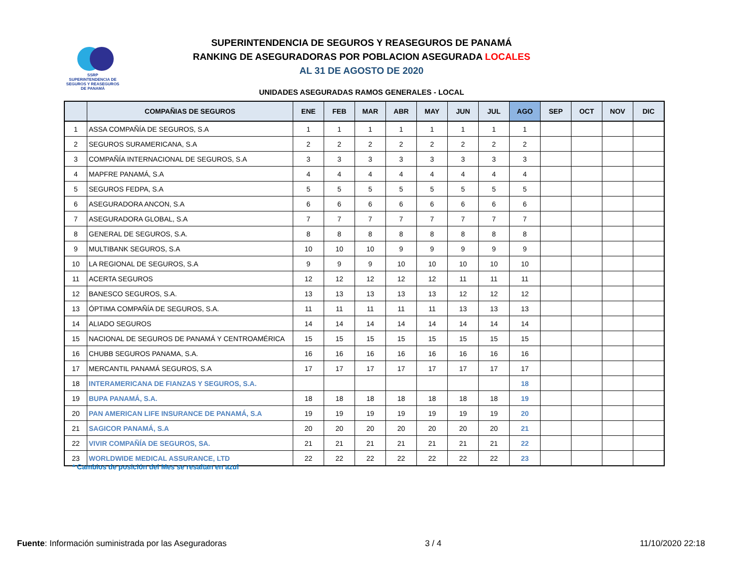SSRP
SUPERINTENDENCIA DE SEGUROS Y REASEGUROS DE PANAMÁ
SUPERINTENDENCIA DE SEGUROS Y REASEGUROS DE PANAMÁ
RANKING DE ASEGURADORAS POR POBLACION ASEGURADA LOCALES
AL 31 DE AGOSTO DE 2020
UNIDADES ASEGURADAS RAMOS GENERALES - LOCAL
| | COMPAÑIAS DE SEGUROS | ENE | FEB | MAR | ABR | MAY | JUN | JUL | AGO | SEP | OCT | NOV | DIC |
| --- | --- | --- | --- | --- | --- | --- | --- | --- | --- | --- | --- | --- | --- |
| 1 | ASSA COMPAÑÍA DE SEGUROS, S.A | 1 | 1 | 1 | 1 | 1 | 1 | 1 | 1 | | | | |
| 2 | SEGUROS SURAMERICANA, S.A | 2 | 2 | 2 | 2 | 2 | 2 | 2 | 2 | | | | |
| 3 | COMPAÑÍA INTERNACIONAL DE SEGUROS, S.A | 3 | 3 | 3 | 3 | 3 | 3 | 3 | 3 | | | | |
| 4 | MAPFRE PANAMÁ, S.A | 4 | 4 | 4 | 4 | 4 | 4 | 4 | 4 | | | | |
| 5 | SEGUROS FEDPA, S.A | 5 | 5 | 5 | 5 | 5 | 5 | 5 | 5 | | | | |
| 6 | ASEGURADORA ANCON, S.A | 6 | 6 | 6 | 6 | 6 | 6 | 6 | 6 | | | | |
| 7 | ASEGURADORA GLOBAL, S.A | 7 | 7 | 7 | 7 | 7 | 7 | 7 | 7 | | | | |
| 8 | GENERAL DE SEGUROS, S.A. | 8 | 8 | 8 | 8 | 8 | 8 | 8 | 8 | | | | |
| 9 | MULTIBANK SEGUROS, S.A | 10 | 10 | 10 | 9 | 9 | 9 | 9 | 9 | | | | |
| 10 | LA REGIONAL DE SEGUROS, S.A | 9 | 9 | 9 | 10 | 10 | 10 | 10 | 10 | | | | |
| 11 | ACERTA SEGUROS | 12 | 12 | 12 | 12 | 12 | 11 | 11 | 11 | | | | |
| 12 | BANESCO SEGUROS, S.A. | 13 | 13 | 13 | 13 | 13 | 12 | 12 | 12 | | | | |
| 13 | ÓPTIMA COMPAÑÍA DE SEGUROS, S.A. | 11 | 11 | 11 | 11 | 11 | 13 | 13 | 13 | | | | |
| 14 | ALIADO SEGUROS | 14 | 14 | 14 | 14 | 14 | 14 | 14 | 14 | | | | |
| 15 | NACIONAL DE SEGUROS DE PANAMÁ Y CENTROAMÉRICA | 15 | 15 | 15 | 15 | 15 | 15 | 15 | 15 | | | | |
| 16 | CHUBB SEGUROS PANAMA, S.A. | 16 | 16 | 16 | 16 | 16 | 16 | 16 | 16 | | | | |
| 17 | MERCANTIL PANAMÁ SEGUROS, S.A | 17 | 17 | 17 | 17 | 17 | 17 | 17 | 17 | | | | |
| 18 | INTERAMERICANA DE FIANZAS Y SEGUROS, S.A. | | | | | | | | 18 | | | | |
| 19 | BUPA PANAMÁ, S.A. | 18 | 18 | 18 | 18 | 18 | 18 | 18 | 19 | | | | |
| 20 | PAN AMERICAN LIFE INSURANCE DE PANAMÁ, S.A | 19 | 19 | 19 | 19 | 19 | 19 | 19 | 20 | | | | |
| 21 | SAGICOR PANAMÁ, S.A | 20 | 20 | 20 | 20 | 20 | 20 | 20 | 21 | | | | |
| 22 | VIVIR COMPAÑÍA DE SEGUROS, SA. | 21 | 21 | 21 | 21 | 21 | 21 | 21 | 22 | | | | |
| 23 | WORLDWIDE MEDICAL ASSURANCE, LTD | 22 | 22 | 22 | 22 | 22 | 22 | 22 | 23 | | | | |
* Cambios de posición del Mes se resaltan en azul
Fuente: Información suministrada por las Aseguradoras 3 / 4 11/10/2020 22:18